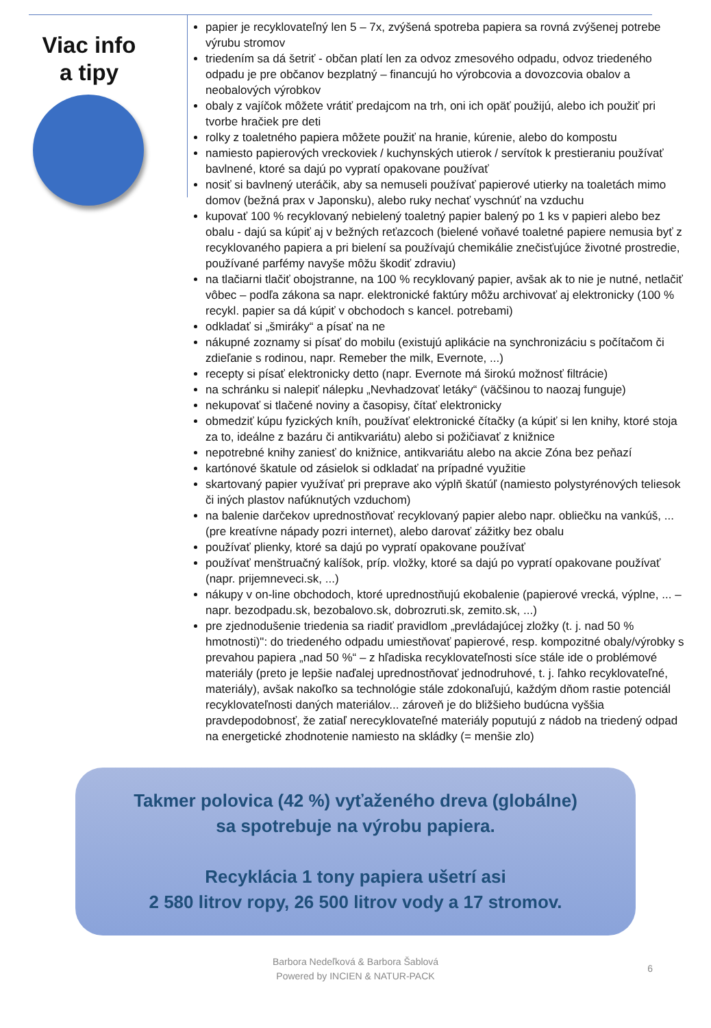Viac info
a tipy
papier je recyklovateľný len 5 – 7x, zvýšená spotreba papiera sa rovná zvýšenej potrebe výrubu stromov
triedením sa dá šetriť - občan platí len za odvoz zmesového odpadu, odvoz triedeného odpadu je pre občanov bezplatný – financujú ho výrobcovia a dovozcovia obalov a neobalových výrobkov
obaly z vajíčok môžete vrátiť predajcom na trh, oni ich opäť použijú, alebo ich použiť pri tvorbe hračiek pre deti
rolky z toaletného papiera môžete použiť na hranie, kúrenie, alebo do kompostu
namiesto papierových vreckoviek / kuchynských utierok / servítok k prestieraniu používať bavlnené, ktoré sa dajú po vypratí opakovane používať
nosiť si bavlnený uteráčik, aby sa nemuseli používať papierové utierky na toaletách mimo domov (bežná prax v Japonsku), alebo ruky nechať vyschnúť na vzduchu
kupovať 100 % recyklovaný nebielený toaletný papier balený po 1 ks v papieri alebo bez obalu - dajú sa kúpiť aj v bežných reťazcoch (bielené voňavé toaletné papiere nemusia byť z recyklovaného papiera a pri bielení sa používajú chemikálie znečisťujúce životné prostredie, používané parfémy navyše môžu škodiť zdraviu)
na tlačiarni tlačiť obojstranne, na 100 % recyklovaný papier, avšak ak to nie je nutné, netlačiť vôbec – podľa zákona sa napr. elektronické faktúry môžu archivovať aj elektronicky (100 % recykl. papier sa dá kúpiť v obchodoch s kancel. potrebami)
odkladať si „šmiráky“ a písať na ne
nákupné zoznamy si písať do mobilu (existujú aplikácie na synchronizáciu s počítačom či zdieľanie s rodinou, napr. Remeber the milk, Evernote, ...)
recepty si písať elektronicky detto (napr. Evernote má širokú možnosť filtrácie)
na schránku si nalepiť nálepku „Nevhadzovať letáky“ (väčšinou to naozaj funguje)
nekupovať si tlačené noviny a časopisy, čítať elektronicky
obmedziť kúpu fyzických kníh, používať elektronické čítačky (a kúpiť si len knihy, ktoré stoja za to, ideálne z bazáru či antikvariátu) alebo si požičiavať z knižnice
nepotrebné knihy zaniesť do knižnice, antikvariátu alebo na akcie Zóna bez peňazí
kartónové škatule od zásielok si odkladať na prípadné využitie
skartovaný papier využívať pri preprave ako výplň škatúľ (namiesto polystyrénových teliesok či iných plastov nafúknutých vzduchom)
na balenie darčekov uprednostňovať recyklovaný papier alebo napr. obliečku na vankúš, ... (pre kreatívne nápady pozri internet), alebo darovať zážitky bez obalu
používať plienky, ktoré sa dajú po vypratí opakovane používať
používať menštruačný kalíšok, príp. vložky, ktoré sa dajú po vypratí opakovane používať (napr. prijemneveci.sk, ...)
nákupy v on-line obchodoch, ktoré uprednostňujú ekobalenie (papierové vrecká, výplne, ... – napr. bezodpadu.sk, bezobalovo.sk, dobrozruti.sk, zemito.sk, ...)
pre zjednodušenie triedenia sa riadiť pravidlom „prevládajúcej zložky (t. j. nad 50 % hmotnosti)": do triedeného odpadu umiestňovať papierové, resp. kompozitné obaly/výrobky s prevahou papiera „nad 50 %“ – z hľadiska recyklovateľnosti síce stále ide o problémové materiály (preto je lepšie naďalej uprednostňovať jednodruhové, t. j. ľahko recyklovateľné, materiály), avšak nakoľko sa technológie stále zdokonaľujú, každým dňom rastie potenciál recyklovateľnosti daných materiálov... zároveň je do bližšieho budúcna vyššia pravdepodobnosť, že zatiaľ nerecyklovateľné materiály poputujú z nádob na triedený odpad na energetické zhodnotenie namiesto na skládky (= menšie zlo)
Takmer polovica (42 %) vyťaženého dreva (globálne)
sa spotrebuje na výrobu papiera.
Recyklácia 1 tony papiera ušetrí asi
2 580 litrov ropy, 26 500 litrov vody a 17 stromov.
Barbora Nedeľková & Barbora Šablová
Powered by INCIEN & NATUR-PACK
6